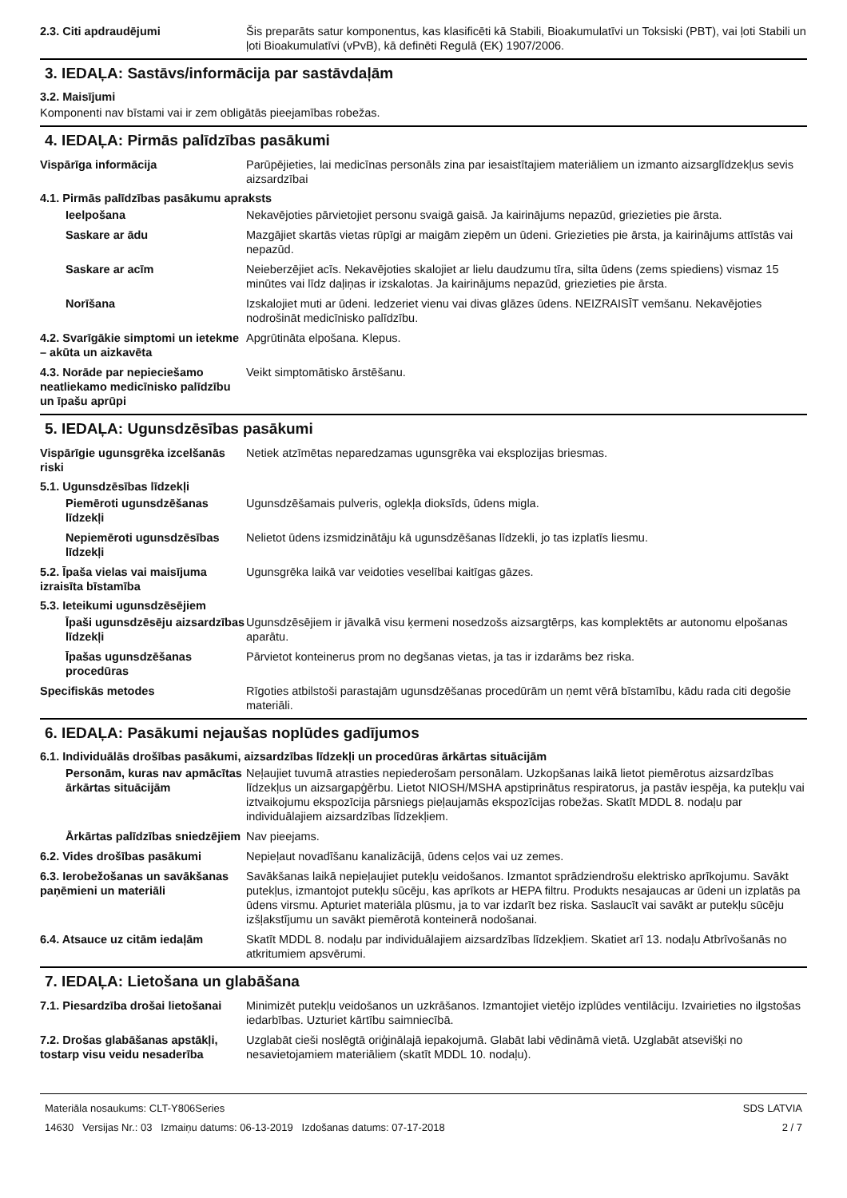2.3. Citi apdraudējumi Šis preparāts satur komponentus, kas klasificēti kā Stabili, Bioakumulatīvi un Toksiski (PBT), vai ļoti Stabili un ļoti Bioakumulatīvi (vPvB), kā definēti Regulā (EK) 1907/2006.
3. IEDAĻA: Sastāvs/informācija par sastāvdaļām
3.2. Maisījumi
Komponenti nav bīstami vai ir zem obligātās pieejamības robežas.
4. IEDAĻA: Pirmās palīdzības pasākumi
Vispārīga informācija Parūpējieties, lai medicīnas personāls zina par iesaistītajiem materiāliem un izmanto aizsarglīdzekļus sevis aizsardzībai
4.1. Pirmās palīdzības pasākumu apraksts
Ieelpošana Nekavējoties pārvietojiet personu svaigā gaisā. Ja kairinājums nepazūd, griezieties pie ārsta.
Saskare ar ādu Mazgājiet skartās vietas rūpīgi ar maigām ziepēm un ūdeni. Griezieties pie ārsta, ja kairinājums attīstās vai nepazūd.
Saskare ar acīm Neieberzējiet acīs. Nekavējoties skalojiet ar lielu daudzumu tīra, silta ūdens (zems spiediens) vismaz 15 minūtes vai līdz daļiņas ir izskalotas. Ja kairinājums nepazūd, griezieties pie ārsta.
Norīšana Izskalojiet muti ar ūdeni. Iedzeriet vienu vai divas glāzes ūdens. NEIZRAISĪT vemšanu. Nekavējoties nodrošināt medicīnisko palīdzību.
4.2. Svarīgākie simptomi un ietekme – akūta un aizkavēta
Apgrūtināta elpošana. Klepus.
4.3. Norāde par nepieciešamo neatliekamo medicīnisko palīdzību un īpašu aprūpi
Veikt simptomātisko ārstēšanu.
5. IEDAĻA: Ugunsdzēsības pasākumi
Vispārīgie ugunsgrēka izcelšanās riski
Netiek atzīmētas neparedzamas ugunsgrēka vai eksplozijas briesmas.
5.1. Ugunsdzēsības līdzekļi
Piemēroti ugunsdzēšanas līdzekļi
Ugunsdzēšamais pulveris, oglekļa dioksīds, ūdens migla.
Nepiemēroti ugunsdzēsības līdzekļi
Nelietot ūdens izsmidzinātāju kā ugunsdzēšanas līdzekli, jo tas izplatīs liesmu.
5.2. Īpaša vielas vai maisījuma izraisīta bīstamība
Ugunsgrēka laikā var veidoties veselībai kaitīgas gāzes.
5.3. Ieteikumi ugunsdzēsējiem
Īpaši ugunsdzēsēju aizsardzības līdzekļi
Ugunsdzēsējiem ir jāvalkā visu ķermeni nosedzošs aizsargtērps, kas komplektēts ar autonomu elpošanas aparātu.
Īpašas ugunsdzēšanas procedūras
Pārvietot konteinerus prom no degšanas vietas, ja tas ir izdarāms bez riska.
Specifiskās metodes Rīgoties atbilstoši parastajām ugunsdzēšanas procedūrām un ņemt vērā bīstamību, kādu rada citi degošie materiāli.
6. IEDAĻA: Pasākumi nejaušas noplūdes gadījumos
6.1. Individuālās drošības pasākumi, aizsardzības līdzekļi un procedūras ārkārtas situācijām
Personām, kuras nav apmācītas ārkārtas situācijām
Neļaujiet tuvumā atrasties nepiederošam personālam. Uzkopšanas laikā lietot piemērotus aizsardzības līdzekļus un aizsargapģērbu. Lietot NIOSH/MSHA apstiprinātus respiratorus, ja pastāv iespēja, ka putekļu vai iztvaikojumu ekspozīcija pārsniegs pieļaujamās ekspozīcijas robežas. Skatīt MDDL 8. nodaļu par individuālajiem aizsardzības līdzekļiem.
Ārkārtas palīdzības sniedzējiem
Nav pieejams.
6.2. Vides drošības pasākumi Nepieļaut novadīšanu kanalizācijā, ūdens ceļos vai uz zemes.
6.3. Ierobežošanas un savākšanas paņēmieni un materiāli
Savākšanas laikā nepieļaujiet putekļu veidošanos. Izmantot sprādziendrošu elektrisko aprīkojumu. Savākt putekļus, izmantojot putekļu sūcēju, kas aprīkots ar HEPA filtru. Produkts nesajaucas ar ūdeni un izplatās pa ūdens virsmu. Apturiet materiāla plūsmu, ja to var izdarīt bez riska. Saslaucīt vai savākt ar putekļu sūcēju izšļakstījumu un savākt piemērotā konteinerā nodošanai.
6.4. Atsauce uz citām iedaļām Skatīt MDDL 8. nodaļu par individuālajiem aizsardzības līdzekļiem. Skatiet arī 13. nodaļu Atbrīvošanās no atkritumiem apsvērumi.
7. IEDAĻA: Lietošana un glabāšana
7.1. Piesardzība drošai lietošanai
Minimizēt putekļu veidošanos un uzkrāšanos. Izmantojiet vietējo izplūdes ventilāciju. Izvairieties no ilgstošas iedarbības. Uzturiet kārtību saimniecībā.
7.2. Drošas glabāšanas apstākļi, tostarp visu veidu nesaderība
Uzglabāt cieši noslēgtā oriģinālajā iepakojumā. Glabāt labi vēdināmā vietā. Uzglabāt atsevišķi no nesavietojamiem materiāliem (skatīt MDDL 10. nodaļu).
Materiāla nosaukums: CLT-Y806Series
14630 Versijas Nr.: 03 Izmaiņu datums: 06-13-2019 Izdošanas datums: 07-17-2018
SDS LATVIA
2 / 7